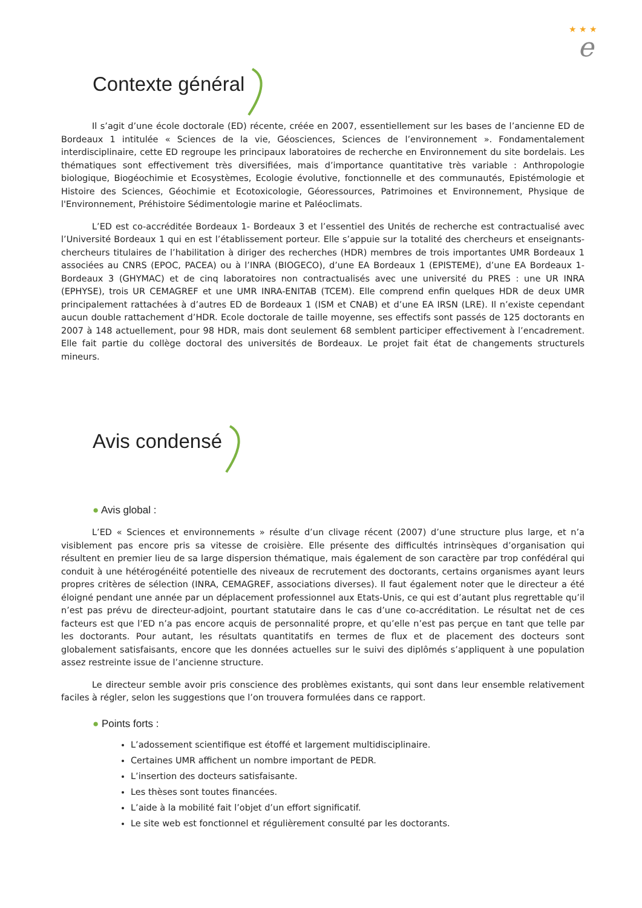★ ★ ★
e
Contexte général
Il s’agit d’une école doctorale (ED) récente, créée en 2007, essentiellement sur les bases de l’ancienne ED de Bordeaux 1 intitulée « Sciences de la vie, Géosciences, Sciences de l’environnement ». Fondamentalement interdisciplinaire, cette ED regroupe les principaux laboratoires de recherche en Environnement du site bordelais. Les thématiques sont effectivement très diversifiées, mais d’importance quantitative très variable : Anthropologie biologique, Biogéochimie et Ecosystèmes, Ecologie évolutive, fonctionnelle et des communautés, Epistémologie et Histoire des Sciences, Géochimie et Ecotoxicologie, Géoressources, Patrimoines et Environnement, Physique de l'Environnement, Préhistoire Sédimentologie marine et Paléoclimats.
L’ED est co-accréditée Bordeaux 1- Bordeaux 3 et l’essentiel des Unités de recherche est contractualisé avec l’Université Bordeaux 1 qui en est l’établissement porteur. Elle s’appuie sur la totalité des chercheurs et enseignants-chercheurs titulaires de l’habilitation à diriger des recherches (HDR) membres de trois importantes UMR Bordeaux 1 associées au CNRS (EPOC, PACEA) ou à l’INRA (BIOGECO), d’une EA Bordeaux 1 (EPISTEME), d’une EA Bordeaux 1-Bordeaux 3 (GHYMAC) et de cinq laboratoires non contractualisés avec une université du PRES : une UR INRA (EPHYSE), trois UR CEMAGREF et une UMR INRA-ENITAB (TCEM). Elle comprend enfin quelques HDR de deux UMR principalement rattachées à d’autres ED de Bordeaux 1 (ISM et CNAB) et d’une EA IRSN (LRE). Il n’existe cependant aucun double rattachement d’HDR. Ecole doctorale de taille moyenne, ses effectifs sont passés de 125 doctorants en 2007 à 148 actuellement, pour 98 HDR, mais dont seulement 68 semblent participer effectivement à l’encadrement. Elle fait partie du collège doctoral des universités de Bordeaux. Le projet fait état de changements structurels mineurs.
Avis condensé
● Avis global :
L’ED « Sciences et environnements » résulte d’un clivage récent (2007) d’une structure plus large, et n’a visiblement pas encore pris sa vitesse de croisière. Elle présente des difficultés intrinsèques d’organisation qui résultent en premier lieu de sa large dispersion thématique, mais également de son caractère par trop confédéral qui conduit à une hétérogénéité potentielle des niveaux de recrutement des doctorants, certains organismes ayant leurs propres critères de sélection (INRA, CEMAGREF, associations diverses). Il faut également noter que le directeur a été éloigné pendant une année par un déplacement professionnel aux Etats-Unis, ce qui est d’autant plus regrettable qu’il n’est pas prévu de directeur-adjoint, pourtant statutaire dans le cas d’une co-accréditation. Le résultat net de ces facteurs est que l’ED n’a pas encore acquis de personnalité propre, et qu’elle n’est pas perçue en tant que telle par les doctorants. Pour autant, les résultats quantitatifs en termes de flux et de placement des docteurs sont globalement satisfaisants, encore que les données actuelles sur le suivi des diplômés s’appliquent à une population assez restreinte issue de l’ancienne structure.
Le directeur semble avoir pris conscience des problèmes existants, qui sont dans leur ensemble relativement faciles à régler, selon les suggestions que l’on trouvera formulées dans ce rapport.
● Points forts :
L’adossement scientifique est étoffé et largement multidisciplinaire.
Certaines UMR affichent un nombre important de PEDR.
L’insertion des docteurs satisfaisante.
Les thèses sont toutes financées.
L’aide à la mobilité fait l’objet d’un effort significatif.
Le site web est fonctionnel et régulièrement consulté par les doctorants.